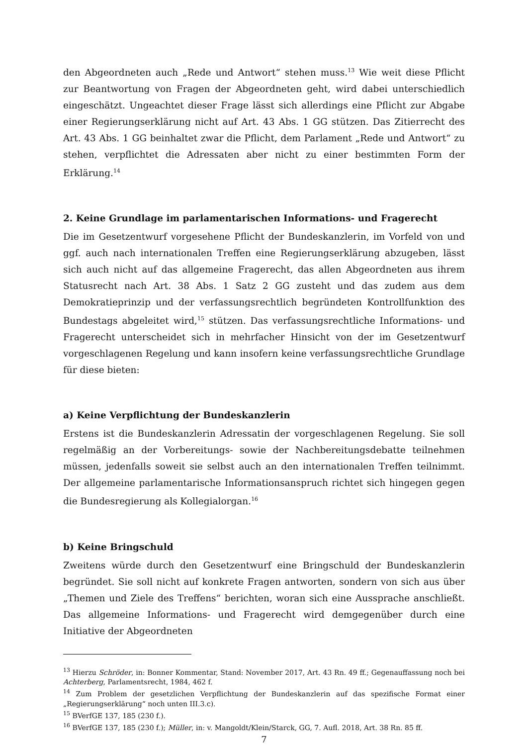den Abgeordneten auch „Rede und Antwort“ stehen muss.<sup>13</sup> Wie weit diese Pflicht zur Beantwortung von Fragen der Abgeordneten geht, wird dabei unterschiedlich eingeschätzt. Ungeachtet dieser Frage lässt sich allerdings eine Pflicht zur Abgabe einer Regierungserklärung nicht auf Art. 43 Abs. 1 GG stützen. Das Zitierrecht des Art. 43 Abs. 1 GG beinhaltet zwar die Pflicht, dem Parlament „Rede und Antwort“ zu stehen, verpflichtet die Adressaten aber nicht zu einer bestimmten Form der Erklärung.<sup>14</sup>
2. Keine Grundlage im parlamentarischen Informations- und Fragerecht
Die im Gesetzentwurf vorgesehene Pflicht der Bundeskanzlerin, im Vorfeld von und ggf. auch nach internationalen Treffen eine Regierungserklärung abzugeben, lässt sich auch nicht auf das allgemeine Fragerecht, das allen Abgeordneten aus ihrem Statusrecht nach Art. 38 Abs. 1 Satz 2 GG zusteht und das zudem aus dem Demokratieprinzip und der verfassungsrechtlich begründeten Kontrollfunktion des Bundestags abgeleitet wird,<sup>15</sup> stützen. Das verfassungsrechtliche Informations- und Fragerecht unterscheidet sich in mehrfacher Hinsicht von der im Gesetzentwurf vorgeschlagenen Regelung und kann insofern keine verfassungsrechtliche Grundlage für diese bieten:
a) Keine Verpflichtung der Bundeskanzlerin
Erstens ist die Bundeskanzlerin Adressatin der vorgeschlagenen Regelung. Sie soll regelmäßig an der Vorbereitungs- sowie der Nachbereitungsdebatte teilnehmen müssen, jedenfalls soweit sie selbst auch an den internationalen Treffen teilnimmt. Der allgemeine parlamentarische Informationsanspruch richtet sich hingegen gegen die Bundesregierung als Kollegialorgan.<sup>16</sup>
b) Keine Bringschuld
Zweitens würde durch den Gesetzentwurf eine Bringschuld der Bundeskanzlerin begründet. Sie soll nicht auf konkrete Fragen antworten, sondern von sich aus über „Themen und Ziele des Treffens“ berichten, woran sich eine Aussprache anschließt. Das allgemeine Informations- und Fragerecht wird demgegenüber durch eine Initiative der Abgeordneten
<sup>13</sup> Hierzu Schröder, in: Bonner Kommentar, Stand: November 2017, Art. 43 Rn. 49 ff.; Gegenauffassung noch bei Achterberg, Parlamentsrecht, 1984, 462 f.
<sup>14</sup> Zum Problem der gesetzlichen Verpflichtung der Bundeskanzlerin auf das spezifische Format einer „Regierungserklärung“ noch unten III.3.c).
<sup>15</sup> BVerfGE 137, 185 (230 f.).
<sup>16</sup> BVerfGE 137, 185 (230 f.); Müller, in: v. Mangoldt/Klein/Starck, GG, 7. Aufl. 2018, Art. 38 Rn. 85 ff.
7